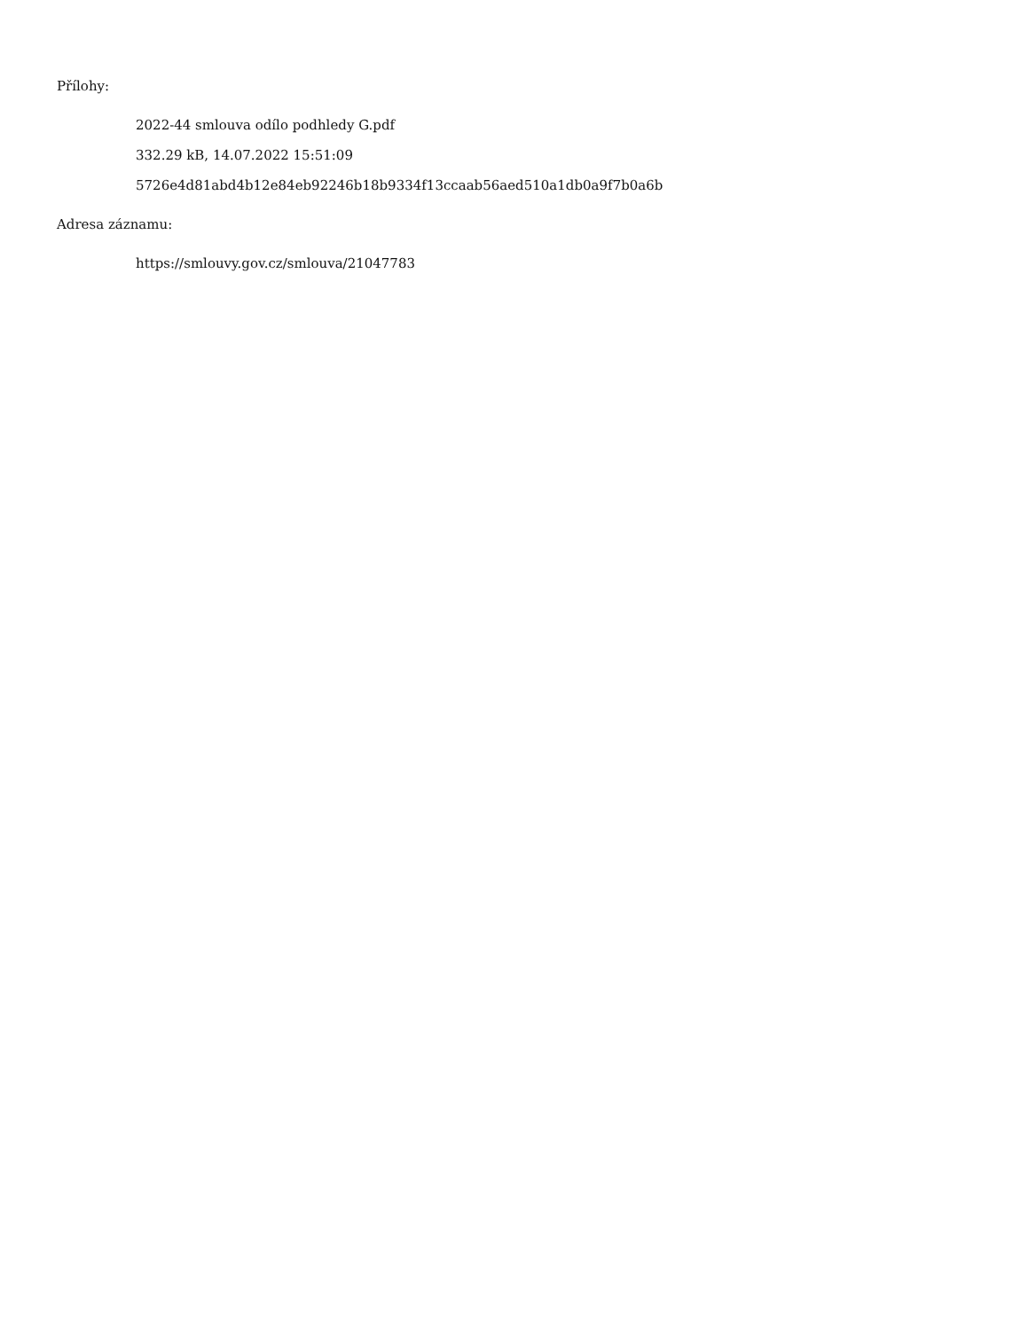Přílohy:
2022-44 smlouva odílo podhledy G.pdf
332.29 kB, 14.07.2022 15:51:09
5726e4d81abd4b12e84eb92246b18b9334f13ccaab56aed510a1db0a9f7b0a6b
Adresa záznamu:
https://smlouvy.gov.cz/smlouva/21047783